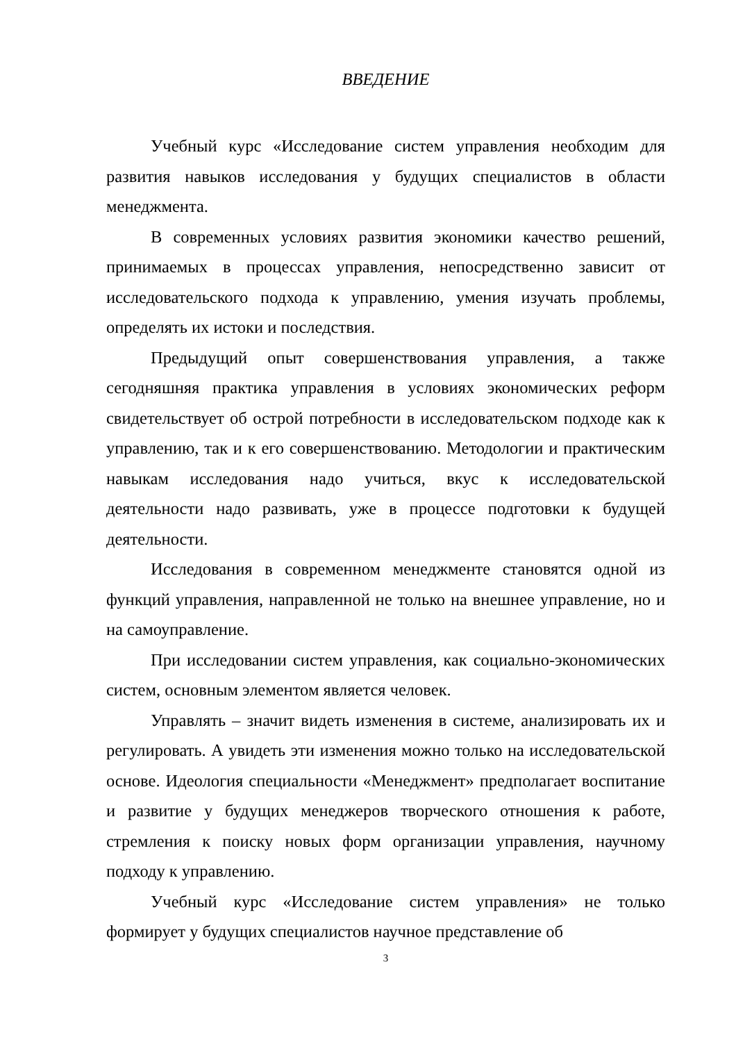ВВЕДЕНИЕ
Учебный курс «Исследование систем управления необходим для развития навыков исследования у будущих специалистов в области менеджмента.
В современных условиях развития экономики качество решений, принимаемых в процессах управления, непосредственно зависит от исследовательского подхода к управлению, умения изучать проблемы, определять их истоки и последствия.
Предыдущий опыт совершенствования управления, а также сегодняшняя практика управления в условиях экономических реформ свидетельствует об острой потребности в исследовательском подходе как к управлению, так и к его совершенствованию. Методологии и практическим навыкам исследования надо учиться, вкус к исследовательской деятельности надо развивать, уже в процессе подготовки к будущей деятельности.
Исследования в современном менеджменте становятся одной из функций управления, направленной не только на внешнее управление, но и на самоуправление.
При исследовании систем управления, как социально-экономических систем, основным элементом является человек.
Управлять – значит видеть изменения в системе, анализировать их и регулировать. А увидеть эти изменения можно только на исследовательской основе. Идеология специальности «Менеджмент» предполагает воспитание и развитие у будущих менеджеров творческого отношения к работе, стремления к поиску новых форм организации управления, научному подходу к управлению.
Учебный курс «Исследование систем управления» не только формирует у будущих специалистов научное представление об
3